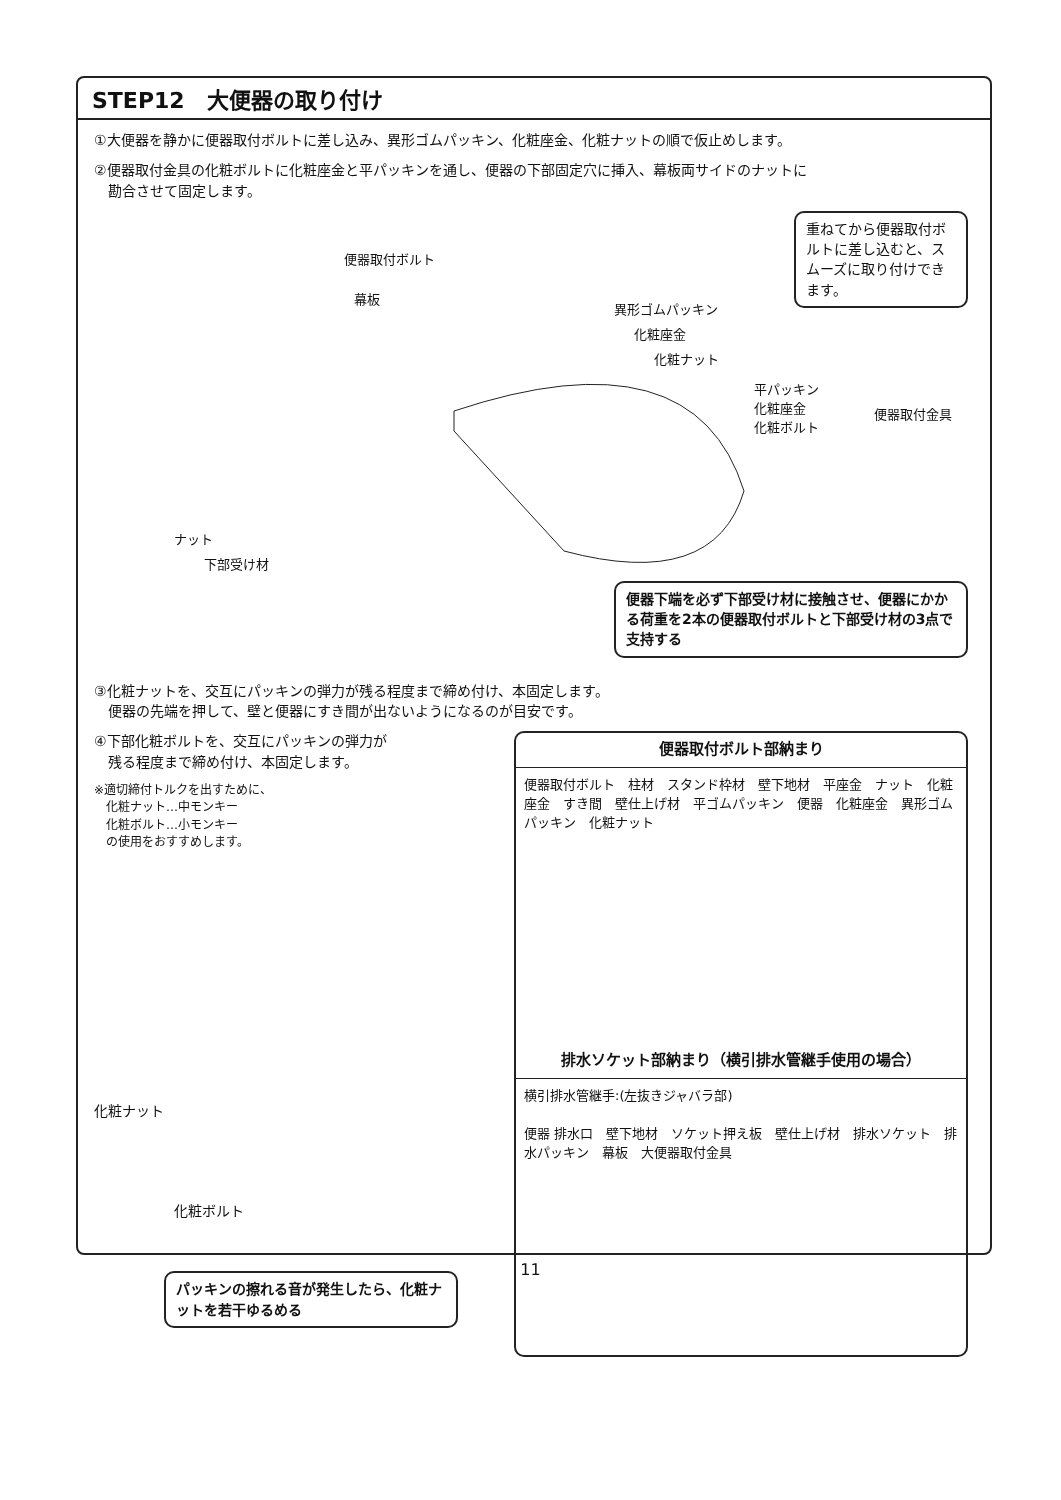STEP12　大便器の取り付け
①大便器を静かに便器取付ボルトに差し込み、異形ゴムパッキン、化粧座金、化粧ナットの順で仮止めします。
②便器取付金具の化粧ボルトに化粧座金と平パッキンを通し、便器の下部固定穴に挿入、幕板両サイドのナットに
　勘合させて固定します。
便器取付ボルト
幕板
異形ゴムパッキン
化粧座金
化粧ナット
平パッキン
化粧座金
化粧ボルト
便器取付金具
ナット
下部受け材
重ねてから便器取付ボルトに差し込むと、スムーズに取り付けできます。
便器下端を必ず下部受け材に接触させ、便器にかかる荷重を2本の便器取付ボルトと下部受け材の3点で支持する
③化粧ナットを、交互にパッキンの弾力が残る程度まで締め付け、本固定します。
　便器の先端を押して、壁と便器にすき間が出ないようになるのが目安です。
④下部化粧ボルトを、交互にパッキンの弾力が
　残る程度まで締め付け、本固定します。
※適切締付トルクを出すために、
　化粧ナット…中モンキー
　化粧ボルト…小モンキー
　の使用をおすすめします。
化粧ナット
化粧ボルト
パッキンの擦れる音が発生したら、化粧ナットを若干ゆるめる
便器取付ボルト部納まり
便器取付ボルト　柱材　スタンド枠材　壁下地材　平座金　ナット　化粧座金　すき間　壁仕上げ材　平ゴムパッキン　便器　化粧座金　異形ゴムパッキン　化粧ナット
排水ソケット部納まり（横引排水管継手使用の場合）
横引排水管継手:(左抜きジャバラ部)
便器 排水口　壁下地材　ソケット押え板　壁仕上げ材　排水ソケット　排水パッキン　幕板　大便器取付金具
11